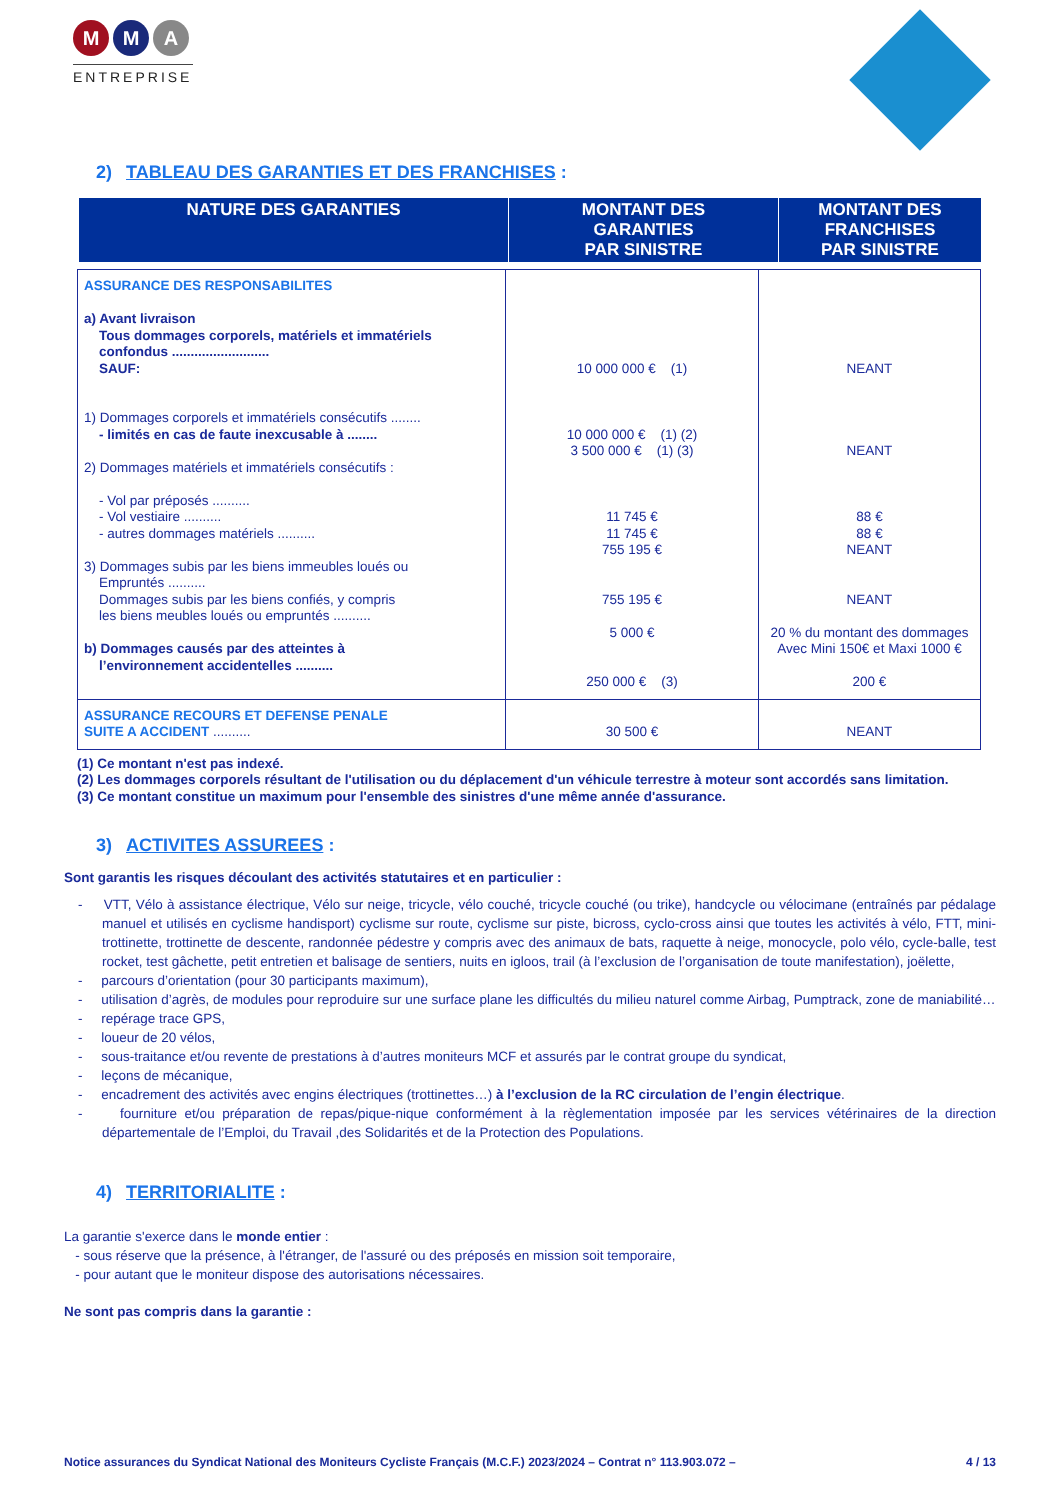M M A
ENTREPRISE
2) TABLEAU DES GARANTIES ET DES FRANCHISES :
| NATURE DES GARANTIES | MONTANT DES GARANTIES PAR SINISTRE | MONTANT DES FRANCHISES PAR SINISTRE |
| ASSURANCE DES RESPONSABILITES a) Avant livraison Tous dommages corporels, matériels et immatériels confondus .......................... SAUF: 1) Dommages corporels et immatériels consécutifs ........ - limités en cas de faute inexcusable à ........ 2) Dommages matériels et immatériels consécutifs : - Vol par préposés .......... - Vol vestiaire .......... - autres dommages matériels .......... 3) Dommages subis par les biens immeubles loués ou Empruntés .......... Dommages subis par les biens confiés, y compris les biens meubles loués ou empruntés .......... b) Dommages causés par des atteintes à l’environnement accidentelles .......... | 10 000 000 € (1) 10 000 000 € (1) (2) 3 500 000 € (1) (3) 11 745 € 11 745 € 755 195 € 755 195 € 5 000 € 250 000 € (3) | NEANT NEANT 88 € 88 € NEANT NEANT 20 % du montant des dommages Avec Mini 150€ et Maxi 1000 € 200 € |
| ASSURANCE RECOURS ET DEFENSE PENALE SUITE A ACCIDENT .......... | 30 500 € | NEANT |
(1) Ce montant n'est pas indexé.
(2) Les dommages corporels résultant de l'utilisation ou du déplacement d'un véhicule terrestre à moteur sont accordés sans limitation.
(3) Ce montant constitue un maximum pour l'ensemble des sinistres d'une même année d'assurance.
3) ACTIVITES ASSUREES :
Sont garantis les risques découlant des activités statutaires et en particulier :
- VTT, Vélo à assistance électrique, Vélo sur neige, tricycle, vélo couché, tricycle couché (ou trike), handcycle ou vélocimane (entraînés par pédalage manuel et utilisés en cyclisme handisport) cyclisme sur route, cyclisme sur piste, bicross, cyclo-cross ainsi que toutes les activités à vélo, FTT, mini-trottinette, trottinette de descente, randonnée pédestre y compris avec des animaux de bats, raquette à neige, monocycle, polo vélo, cycle-balle, test rocket, test gâchette, petit entretien et balisage de sentiers, nuits en igloos, trail (à l’exclusion de l’organisation de toute manifestation), joëlette,
- parcours d’orientation (pour 30 participants maximum),
- utilisation d’agrès, de modules pour reproduire sur une surface plane les difficultés du milieu naturel comme Airbag, Pumptrack, zone de maniabilité…
- repérage trace GPS,
- loueur de 20 vélos,
- sous-traitance et/ou revente de prestations à d’autres moniteurs MCF et assurés par le contrat groupe du syndicat,
- leçons de mécanique,
- encadrement des activités avec engins électriques (trottinettes…) à l’exclusion de la RC circulation de l’engin électrique.
- fourniture et/ou préparation de repas/pique-nique conformément à la règlementation imposée par les services vétérinaires de la direction départementale de l’Emploi, du Travail ,des Solidarités et de la Protection des Populations.
4) TERRITORIALITE :
La garantie s'exerce dans le monde entier :
- sous réserve que la présence, à l'étranger, de l'assuré ou des préposés en mission soit temporaire,
- pour autant que le moniteur dispose des autorisations nécessaires.
Ne sont pas compris dans la garantie :
Notice assurances du Syndicat National des Moniteurs Cycliste Français (M.C.F.) 2023/2024 – Contrat n° 113.903.072 – 4 / 13